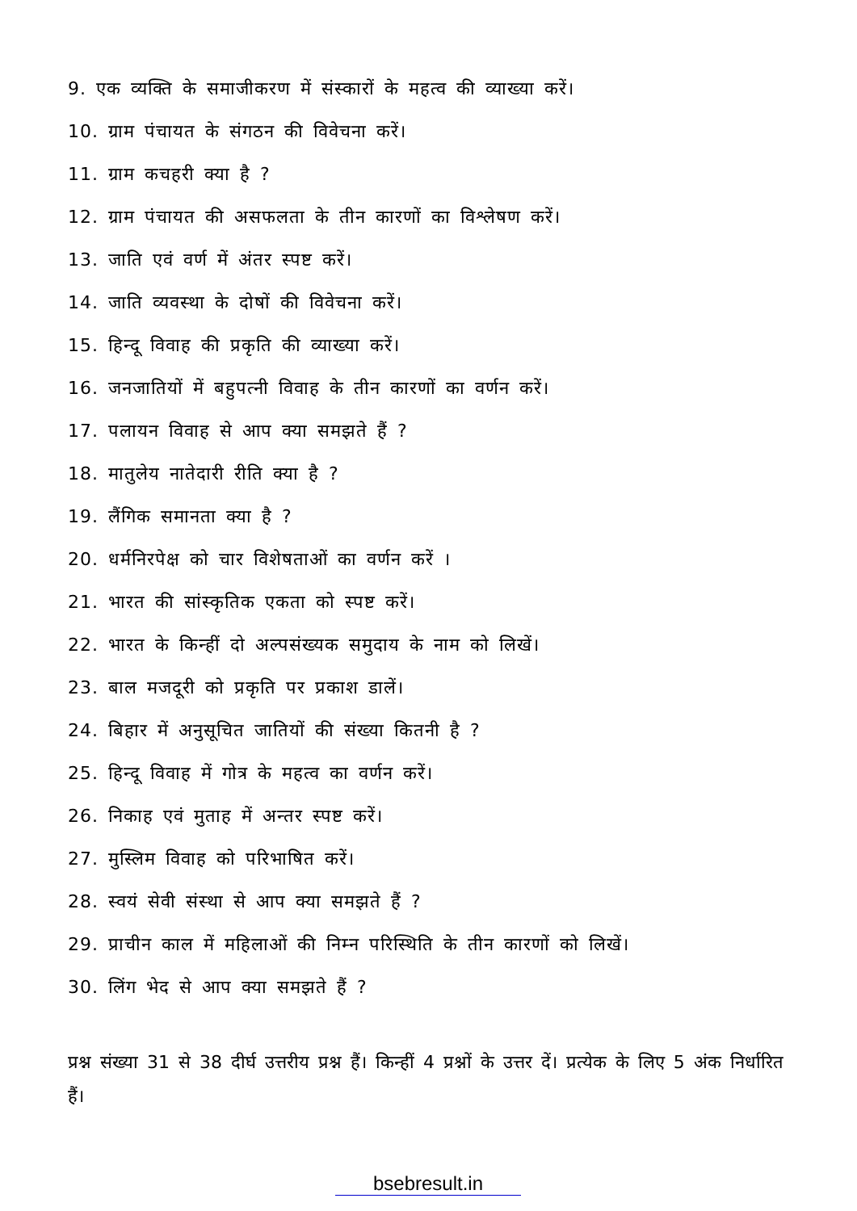9. एक व्यक्ति के समाजीकरण में संस्कारों के महत्व की व्याख्या करें।
10. ग्राम पंचायत के संगठन की विवेचना करें।
11. ग्राम कचहरी क्या है ?
12. ग्राम पंचायत की असफलता के तीन कारणों का विश्लेषण करें।
13. जाति एवं वर्ण में अंतर स्पष्ट करें।
14. जाति व्यवस्था के दोषों की विवेचना करें।
15. हिन्दू विवाह की प्रकृति की व्याख्या करें।
16. जनजातियों में बहुपत्नी विवाह के तीन कारणों का वर्णन करें।
17. पलायन विवाह से आप क्या समझते हैं ?
18. मातुलेय नातेदारी रीति क्या है ?
19. लैंगिक समानता क्या है ?
20. धर्मनिरपेक्ष को चार विशेषताओं का वर्णन करें ।
21. भारत की सांस्कृतिक एकता को स्पष्ट करें।
22. भारत के किन्हीं दो अल्पसंख्यक समुदाय के नाम को लिखें।
23. बाल मजदूरी को प्रकृति पर प्रकाश डालें।
24. बिहार में अनुसूचित जातियों की संख्या कितनी है ?
25. हिन्दू विवाह में गोत्र के महत्व का वर्णन करें।
26. निकाह एवं मुताह में अन्तर स्पष्ट करें।
27. मुस्लिम विवाह को परिभाषित करें।
28. स्वयं सेवी संस्था से आप क्या समझते हैं ?
29. प्राचीन काल में महिलाओं की निम्न परिस्थिति के तीन कारणों को लिखें।
30. लिंग भेद से आप क्या समझते हैं ?
प्रश्न संख्या 31 से 38 दीर्घ उत्तरीय प्रश्न हैं। किन्हीं 4 प्रश्नों के उत्तर दें। प्रत्येक के लिए 5 अंक निर्धारित हैं।
bsebresult.in